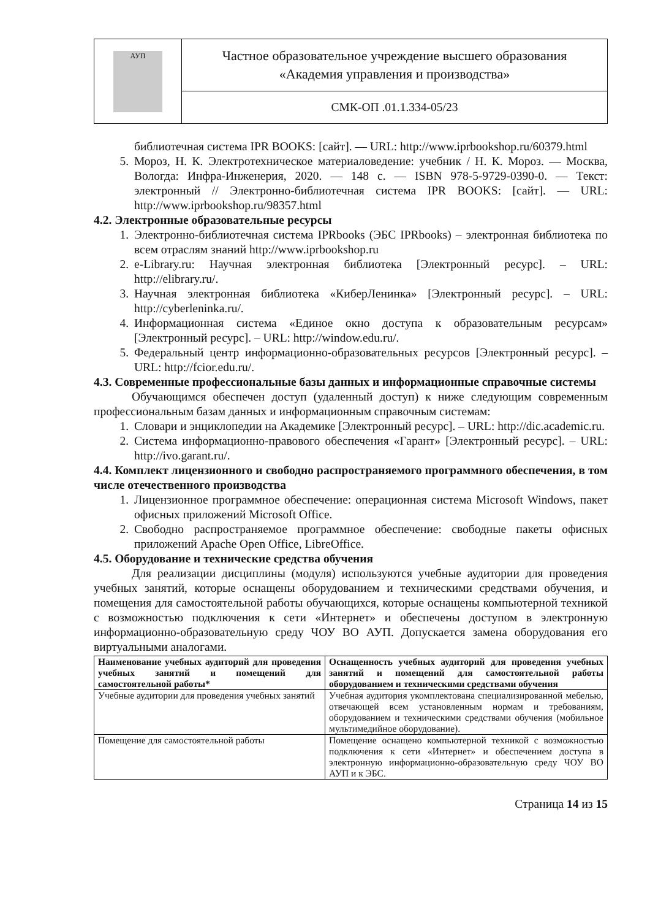| АУП | Частное образовательное учреждение высшего образования «Академия управления и производства» |
| | СМК-ОП .01.1.334-05/23 |
библиотечная система IPR BOOKS: [сайт]. — URL: http://www.iprbookshop.ru/60379.html
5. Мороз, Н. К. Электротехническое материаловедение: учебник / Н. К. Мороз. — Москва, Вологда: Инфра-Инженерия, 2020. — 148 с. — ISBN 978-5-9729-0390-0. — Текст: электронный // Электронно-библиотечная система IPR BOOKS: [сайт]. — URL: http://www.iprbookshop.ru/98357.html
4.2. Электронные образовательные ресурсы
1. Электронно-библиотечная система IPRbooks (ЭБС IPRbooks) – электронная библиотека по всем отраслям знаний http://www.iprbookshop.ru
2. e-Library.ru: Научная электронная библиотека [Электронный ресурс]. – URL: http://elibrary.ru/.
3. Научная электронная библиотека «КиберЛенинка» [Электронный ресурс]. – URL: http://cyberleninka.ru/.
4. Информационная система «Единое окно доступа к образовательным ресурсам» [Электронный ресурс]. – URL: http://window.edu.ru/.
5. Федеральный центр информационно-образовательных ресурсов [Электронный ресурс]. – URL: http://fcior.edu.ru/.
4.3. Современные профессиональные базы данных и информационные справочные системы
Обучающимся обеспечен доступ (удаленный доступ) к ниже следующим современным профессиональным базам данных и информационным справочным системам:
1. Словари и энциклопедии на Академике [Электронный ресурс]. – URL: http://dic.academic.ru.
2. Система информационно-правового обеспечения «Гарант» [Электронный ресурс]. – URL: http://ivo.garant.ru/.
4.4. Комплект лицензионного и свободно распространяемого программного обеспечения, в том числе отечественного производства
1. Лицензионное программное обеспечение: операционная система Microsoft Windows, пакет офисных приложений Microsoft Office.
2. Свободно распространяемое программное обеспечение: свободные пакеты офисных приложений Apache Open Office, LibreOffice.
4.5. Оборудование и технические средства обучения
Для реализации дисциплины (модуля) используются учебные аудитории для проведения учебных занятий, которые оснащены оборудованием и техническими средствами обучения, и помещения для самостоятельной работы обучающихся, которые оснащены компьютерной техникой с возможностью подключения к сети «Интернет» и обеспечены доступом в электронную информационно-образовательную среду ЧОУ ВО АУП. Допускается замена оборудования его виртуальными аналогами.
| Наименование учебных аудиторий для проведения учебных занятий и помещений для самостоятельной работы* | Оснащенность учебных аудиторий для проведения учебных занятий и помещений для самостоятельной работы оборудованием и техническими средствами обучения |
| --- | --- |
| Учебные аудитории для проведения учебных занятий | Учебная аудитория укомплектована специализированной мебелью, отвечающей всем установленным нормам и требованиям, оборудованием и техническими средствами обучения (мобильное мультимедийное оборудование). |
| Помещение для самостоятельной работы | Помещение оснащено компьютерной техникой с возможностью подключения к сети «Интернет» и обеспечением доступа в электронную информационно-образовательную среду ЧОУ ВО АУП и к ЭБС. |
Страница 14 из 15